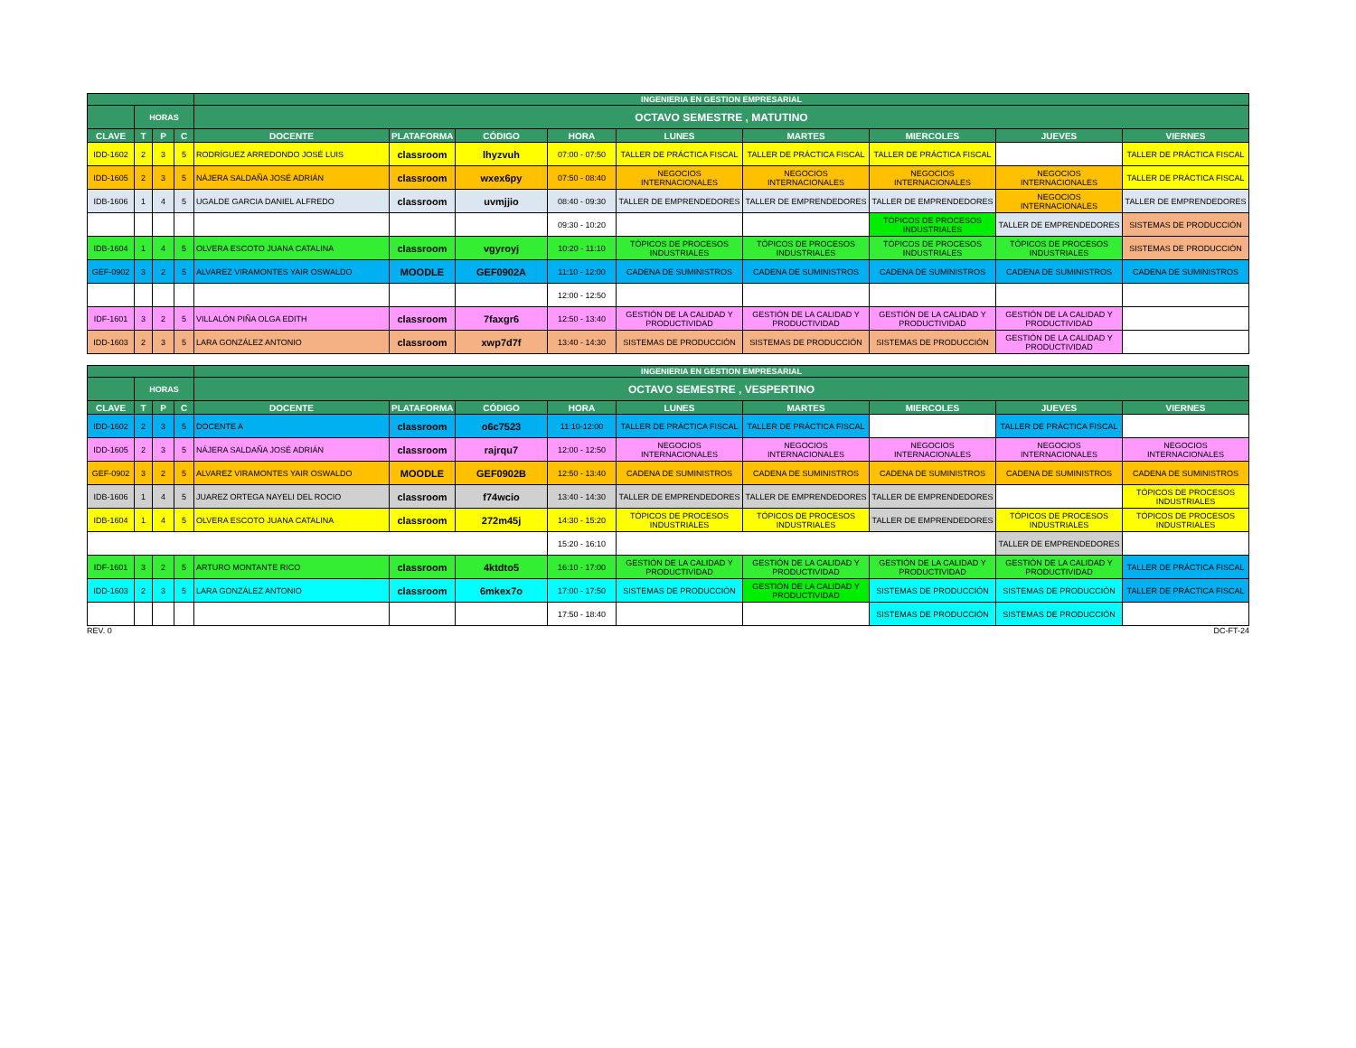| | | | | INGENIERIA EN GESTION EMPRESARIAL | | | | | | | | |
| | HORAS | | | OCTAVO SEMESTRE , MATUTINO | | | | | | | | |
| CLAVE | T | P | C | DOCENTE | PLATAFORMA | CÓDIGO | HORA | LUNES | MARTES | MIERCOLES | JUEVES | VIERNES |
| IDD-1602 | 2 | 3 | 5 | RODRÍGUEZ ARREDONDO JOSÉ LUIS | classroom | lhyzvuh | 07:00 - 07:50 | TALLER DE PRÁCTICA FISCAL | TALLER DE PRÁCTICA FISCAL | TALLER DE PRÁCTICA FISCAL | | TALLER DE PRÁCTICA FISCAL |
| IDD-1605 | 2 | 3 | 5 | NÁJERA SALDAÑA JOSÉ ADRIÁN | classroom | wxex6py | 07:50 - 08:40 | NEGOCIOS INTERNACIONALES | NEGOCIOS INTERNACIONALES | NEGOCIOS INTERNACIONALES | NEGOCIOS INTERNACIONALES | TALLER DE PRÁCTICA FISCAL |
| IDB-1606 | 1 | 4 | 5 | UGALDE GARCIA DANIEL ALFREDO | classroom | uvmjjio | 08:40 - 09:30 | TALLER DE EMPRENDEDORES | TALLER DE EMPRENDEDORES | TALLER DE EMPRENDEDORES | NEGOCIOS INTERNACIONALES | TALLER DE EMPRENDEDORES |
| | | | | | | | 09:30 - 10:20 | | | TÓPICOS DE PROCESOS INDUSTRIALES | TALLER DE EMPRENDEDORES | SISTEMAS DE PRODUCCIÓN |
| IDB-1604 | 1 | 4 | 5 | OLVERA ESCOTO JUANA CATALINA | classroom | vgyroyj | 10:20 - 11:10 | TÓPICOS DE PROCESOS INDUSTRIALES | TÓPICOS DE PROCESOS INDUSTRIALES | TÓPICOS DE PROCESOS INDUSTRIALES | TÓPICOS DE PROCESOS INDUSTRIALES | SISTEMAS DE PRODUCCIÓN |
| GEF-0902 | 3 | 2 | 5 | ALVAREZ VIRAMONTES YAIR OSWALDO | MOODLE | GEF0902A | 11:10 - 12:00 | CADENA DE SUMINISTROS | CADENA DE SUMINISTROS | CADENA DE SUMINISTROS | CADENA DE SUMINISTROS | CADENA DE SUMINISTROS |
| | | | | | | | 12:00 - 12:50 | | | | | |
| IDF-1601 | 3 | 2 | 5 | VILLALÓN PIÑA OLGA EDITH | classroom | 7faxgr6 | 12:50 - 13:40 | GESTIÓN DE LA CALIDAD Y PRODUCTIVIDAD | GESTIÓN DE LA CALIDAD Y PRODUCTIVIDAD | GESTIÓN DE LA CALIDAD Y PRODUCTIVIDAD | GESTIÓN DE LA CALIDAD Y PRODUCTIVIDAD | |
| IDD-1603 | 2 | 3 | 5 | LARA GONZÁLEZ ANTONIO | classroom | xwp7d7f | 13:40 - 14:30 | SISTEMAS DE PRODUCCIÓN | SISTEMAS DE PRODUCCIÓN | SISTEMAS DE PRODUCCIÓN | GESTIÓN DE LA CALIDAD Y PRODUCTIVIDAD | |
| | | | | INGENIERIA EN GESTION EMPRESARIAL | | | | | | | | |
| | HORAS | | | OCTAVO SEMESTRE , VESPERTINO | | | | | | | | |
| CLAVE | T | P | C | DOCENTE | PLATAFORMA | CÓDIGO | HORA | LUNES | MARTES | MIERCOLES | JUEVES | VIERNES |
| IDD-1602 | 2 | 3 | 5 | DOCENTE A | classroom | o6c7523 | 11:10-12:00 | TALLER DE PRÁCTICA FISCAL | TALLER DE PRÁCTICA FISCAL | | TALLER DE PRÁCTICA FISCAL | |
| IDD-1605 | 2 | 3 | 5 | NÁJERA SALDAÑA JOSÉ ADRIÁN | classroom | rajrqu7 | 12:00 - 12:50 | NEGOCIOS INTERNACIONALES | NEGOCIOS INTERNACIONALES | NEGOCIOS INTERNACIONALES | NEGOCIOS INTERNACIONALES | NEGOCIOS INTERNACIONALES |
| GEF-0902 | 3 | 2 | 5 | ALVAREZ VIRAMONTES YAIR OSWALDO | MOODLE | GEF0902B | 12:50 - 13:40 | CADENA DE SUMINISTROS | CADENA DE SUMINISTROS | CADENA DE SUMINISTROS | CADENA DE SUMINISTROS | CADENA DE SUMINISTROS |
| IDB-1606 | 1 | 4 | 5 | JUAREZ ORTEGA NAYELI DEL ROCIO | classroom | f74wcio | 13:40 - 14:30 | TALLER DE EMPRENDEDORES | TALLER DE EMPRENDEDORES | TALLER DE EMPRENDEDORES | | TÓPICOS DE PROCESOS INDUSTRIALES |
| IDB-1604 | 1 | 4 | 5 | OLVERA ESCOTO JUANA CATALINA | classroom | 272m45j | 14:30 - 15:20 | TÓPICOS DE PROCESOS INDUSTRIALES | TÓPICOS DE PROCESOS INDUSTRIALES | TALLER DE EMPRENDEDORES | TÓPICOS DE PROCESOS INDUSTRIALES | TÓPICOS DE PROCESOS INDUSTRIALES |
| | | | | | | | 15:20 - 16:10 | | | | TALLER DE EMPRENDEDORES | |
| IDF-1601 | 3 | 2 | 5 | ARTURO MONTANTE RICO | classroom | 4ktdto5 | 16:10 - 17:00 | GESTIÓN DE LA CALIDAD Y PRODUCTIVIDAD | GESTIÓN DE LA CALIDAD Y PRODUCTIVIDAD | GESTIÓN DE LA CALIDAD Y PRODUCTIVIDAD | GESTIÓN DE LA CALIDAD Y PRODUCTIVIDAD | TALLER DE PRÁCTICA FISCAL |
| IDD-1603 | 2 | 3 | 5 | LARA GONZÁLEZ ANTONIO | classroom | 6mkex7o | 17:00 - 17:50 | SISTEMAS DE PRODUCCIÓN | GESTIÓN DE LA CALIDAD Y PRODUCTIVIDAD | SISTEMAS DE PRODUCCIÓN | SISTEMAS DE PRODUCCIÓN | TALLER DE PRÁCTICA FISCAL |
| | | | | | | | 17:50 - 18:40 | | | SISTEMAS DE PRODUCCIÓN | SISTEMAS DE PRODUCCIÓN | |
REV. 0 DC-FT-24